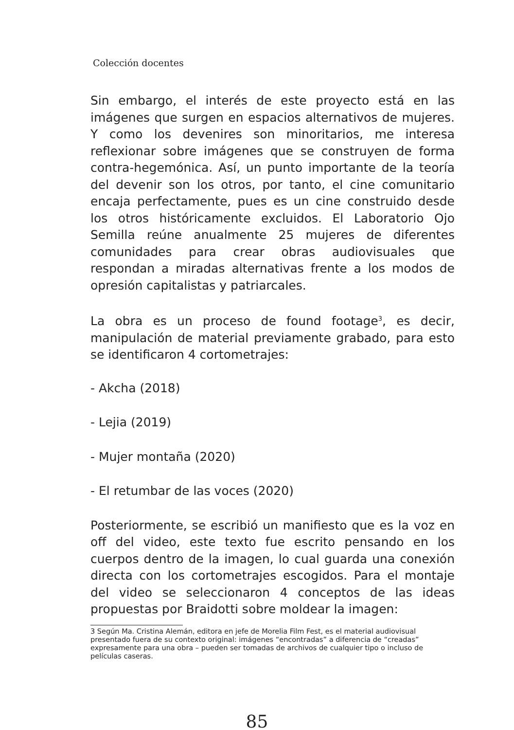Colección docentes
Sin embargo, el interés de este proyecto está en las imágenes que surgen en espacios alternativos de mujeres. Y como los devenires son minoritarios, me interesa reflexionar sobre imágenes que se construyen de forma contra-hegemónica. Así, un punto importante de la teoría del devenir son los otros, por tanto, el cine comunitario encaja perfectamente, pues es un cine construido desde los otros históricamente excluidos. El Laboratorio Ojo Semilla reúne anualmente 25 mujeres de diferentes comunidades para crear obras audiovisuales que respondan a miradas alternativas frente a los modos de opresión capitalistas y patriarcales.
La obra es un proceso de found footage<sup>3</sup>, es decir, manipulación de material previamente grabado, para esto se identificaron 4 cortometrajes:
- Akcha (2018)
- Lejia (2019)
- Mujer montaña (2020)
- El retumbar de las voces (2020)
Posteriormente, se escribió un manifiesto que es la voz en off del video, este texto fue escrito pensando en los cuerpos dentro de la imagen, lo cual guarda una conexión directa con los cortometrajes escogidos. Para el montaje del video se seleccionaron 4 conceptos de las ideas propuestas por Braidotti sobre moldear la imagen:
3 Según Ma. Cristina Alemán, editora en jefe de Morelia Film Fest, es el material audiovisual presentado fuera de su contexto original: imágenes “encontradas” a diferencia de “creadas” expresamente para una obra – pueden ser tomadas de archivos de cualquier tipo o incluso de películas caseras.
85